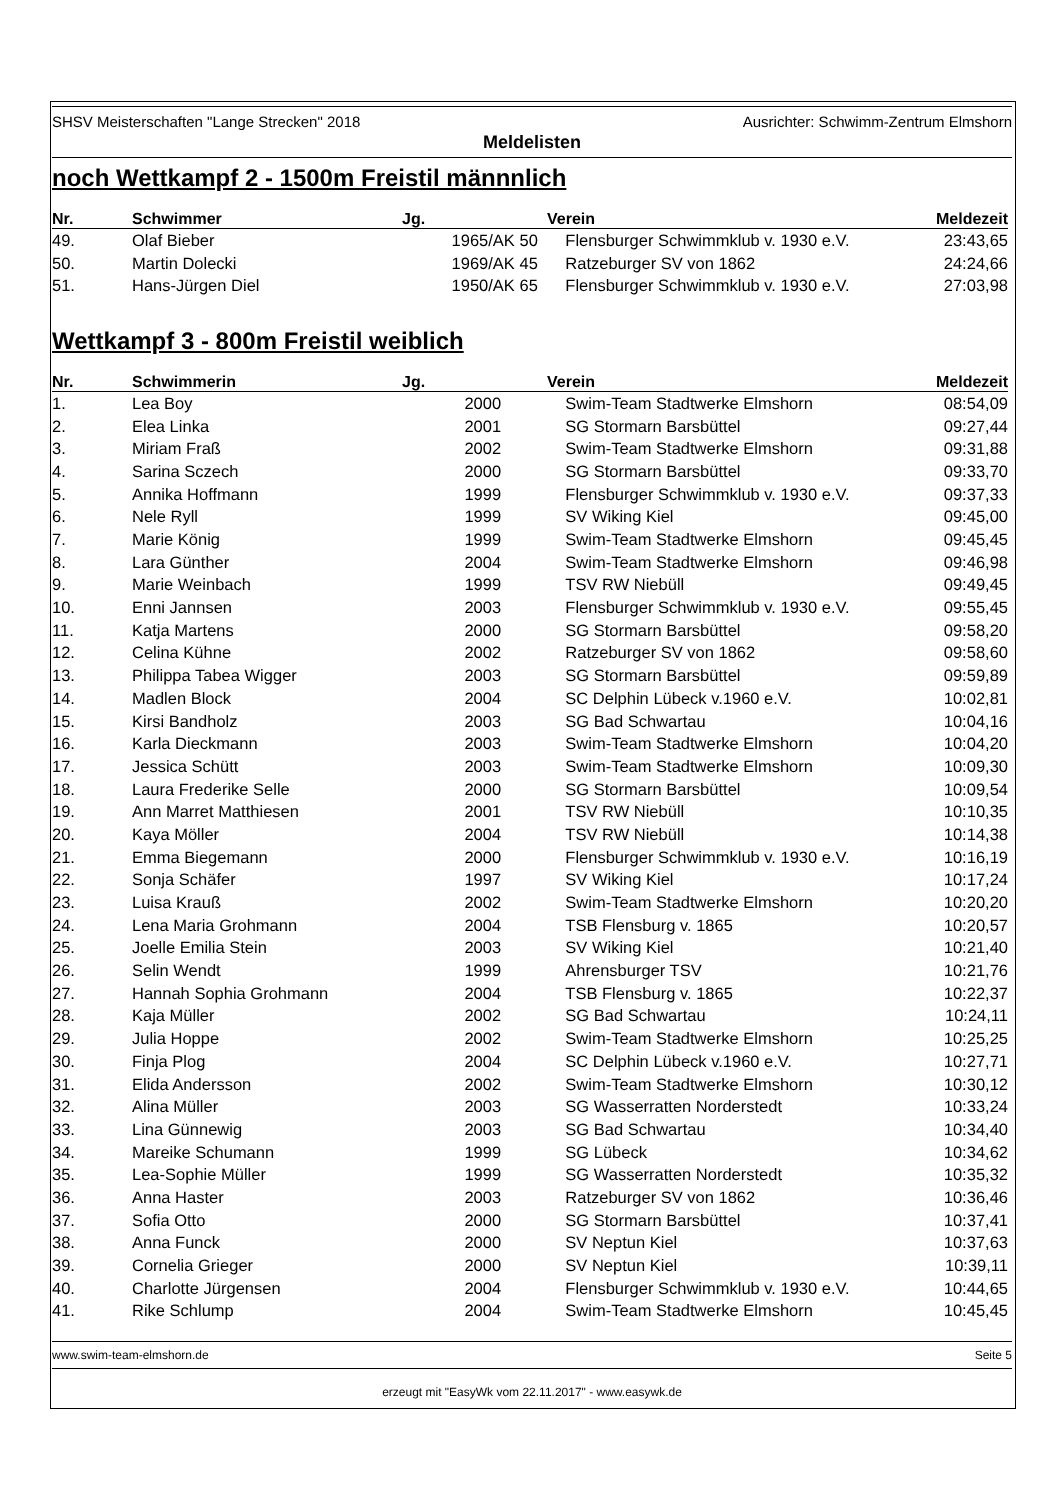SHSV Meisterschaften "Lange Strecken" 2018 Ausrichter: Schwimm-Zentrum Elmshorn
Meldelisten
noch Wettkampf 2 - 1500m Freistil männnlich
| Nr. | Schwimmer | Jg. | Verein | Meldezeit |
| --- | --- | --- | --- | --- |
| 49. | Olaf Bieber | 1965/AK 50 | Flensburger Schwimmklub v. 1930 e.V. | 23:43,65 |
| 50. | Martin Dolecki | 1969/AK 45 | Ratzeburger SV von 1862 | 24:24,66 |
| 51. | Hans-Jürgen Diel | 1950/AK 65 | Flensburger Schwimmklub v. 1930 e.V. | 27:03,98 |
Wettkampf 3 - 800m Freistil weiblich
| Nr. | Schwimmerin | Jg. | Verein | Meldezeit |
| --- | --- | --- | --- | --- |
| 1. | Lea Boy | 2000 | Swim-Team Stadtwerke Elmshorn | 08:54,09 |
| 2. | Elea Linka | 2001 | SG Stormarn Barsbüttel | 09:27,44 |
| 3. | Miriam Fraß | 2002 | Swim-Team Stadtwerke Elmshorn | 09:31,88 |
| 4. | Sarina Sczech | 2000 | SG Stormarn Barsbüttel | 09:33,70 |
| 5. | Annika Hoffmann | 1999 | Flensburger Schwimmklub v. 1930 e.V. | 09:37,33 |
| 6. | Nele Ryll | 1999 | SV Wiking Kiel | 09:45,00 |
| 7. | Marie König | 1999 | Swim-Team Stadtwerke Elmshorn | 09:45,45 |
| 8. | Lara Günther | 2004 | Swim-Team Stadtwerke Elmshorn | 09:46,98 |
| 9. | Marie Weinbach | 1999 | TSV RW Niebüll | 09:49,45 |
| 10. | Enni Jannsen | 2003 | Flensburger Schwimmklub v. 1930 e.V. | 09:55,45 |
| 11. | Katja Martens | 2000 | SG Stormarn Barsbüttel | 09:58,20 |
| 12. | Celina Kühne | 2002 | Ratzeburger SV von 1862 | 09:58,60 |
| 13. | Philippa Tabea Wigger | 2003 | SG Stormarn Barsbüttel | 09:59,89 |
| 14. | Madlen Block | 2004 | SC Delphin Lübeck v.1960 e.V. | 10:02,81 |
| 15. | Kirsi Bandholz | 2003 | SG Bad Schwartau | 10:04,16 |
| 16. | Karla Dieckmann | 2003 | Swim-Team Stadtwerke Elmshorn | 10:04,20 |
| 17. | Jessica Schütt | 2003 | Swim-Team Stadtwerke Elmshorn | 10:09,30 |
| 18. | Laura Frederike Selle | 2000 | SG Stormarn Barsbüttel | 10:09,54 |
| 19. | Ann Marret Matthiesen | 2001 | TSV RW Niebüll | 10:10,35 |
| 20. | Kaya Möller | 2004 | TSV RW Niebüll | 10:14,38 |
| 21. | Emma Biegemann | 2000 | Flensburger Schwimmklub v. 1930 e.V. | 10:16,19 |
| 22. | Sonja Schäfer | 1997 | SV Wiking Kiel | 10:17,24 |
| 23. | Luisa Krauß | 2002 | Swim-Team Stadtwerke Elmshorn | 10:20,20 |
| 24. | Lena Maria Grohmann | 2004 | TSB Flensburg v. 1865 | 10:20,57 |
| 25. | Joelle Emilia Stein | 2003 | SV Wiking Kiel | 10:21,40 |
| 26. | Selin Wendt | 1999 | Ahrensburger TSV | 10:21,76 |
| 27. | Hannah Sophia Grohmann | 2004 | TSB Flensburg v. 1865 | 10:22,37 |
| 28. | Kaja Müller | 2002 | SG Bad Schwartau | 10:24,11 |
| 29. | Julia Hoppe | 2002 | Swim-Team Stadtwerke Elmshorn | 10:25,25 |
| 30. | Finja Plog | 2004 | SC Delphin Lübeck v.1960 e.V. | 10:27,71 |
| 31. | Elida Andersson | 2002 | Swim-Team Stadtwerke Elmshorn | 10:30,12 |
| 32. | Alina Müller | 2003 | SG Wasserratten Norderstedt | 10:33,24 |
| 33. | Lina Günnewig | 2003 | SG Bad Schwartau | 10:34,40 |
| 34. | Mareike Schumann | 1999 | SG Lübeck | 10:34,62 |
| 35. | Lea-Sophie Müller | 1999 | SG Wasserratten Norderstedt | 10:35,32 |
| 36. | Anna Haster | 2003 | Ratzeburger SV von 1862 | 10:36,46 |
| 37. | Sofia Otto | 2000 | SG Stormarn Barsbüttel | 10:37,41 |
| 38. | Anna Funck | 2000 | SV Neptun Kiel | 10:37,63 |
| 39. | Cornelia Grieger | 2000 | SV Neptun Kiel | 10:39,11 |
| 40. | Charlotte Jürgensen | 2004 | Flensburger Schwimmklub v. 1930 e.V. | 10:44,65 |
| 41. | Rike Schlump | 2004 | Swim-Team Stadtwerke Elmshorn | 10:45,45 |
www.swim-team-elmshorn.de Seite 5
erzeugt mit "EasyWk vom 22.11.2017" - www.easywk.de